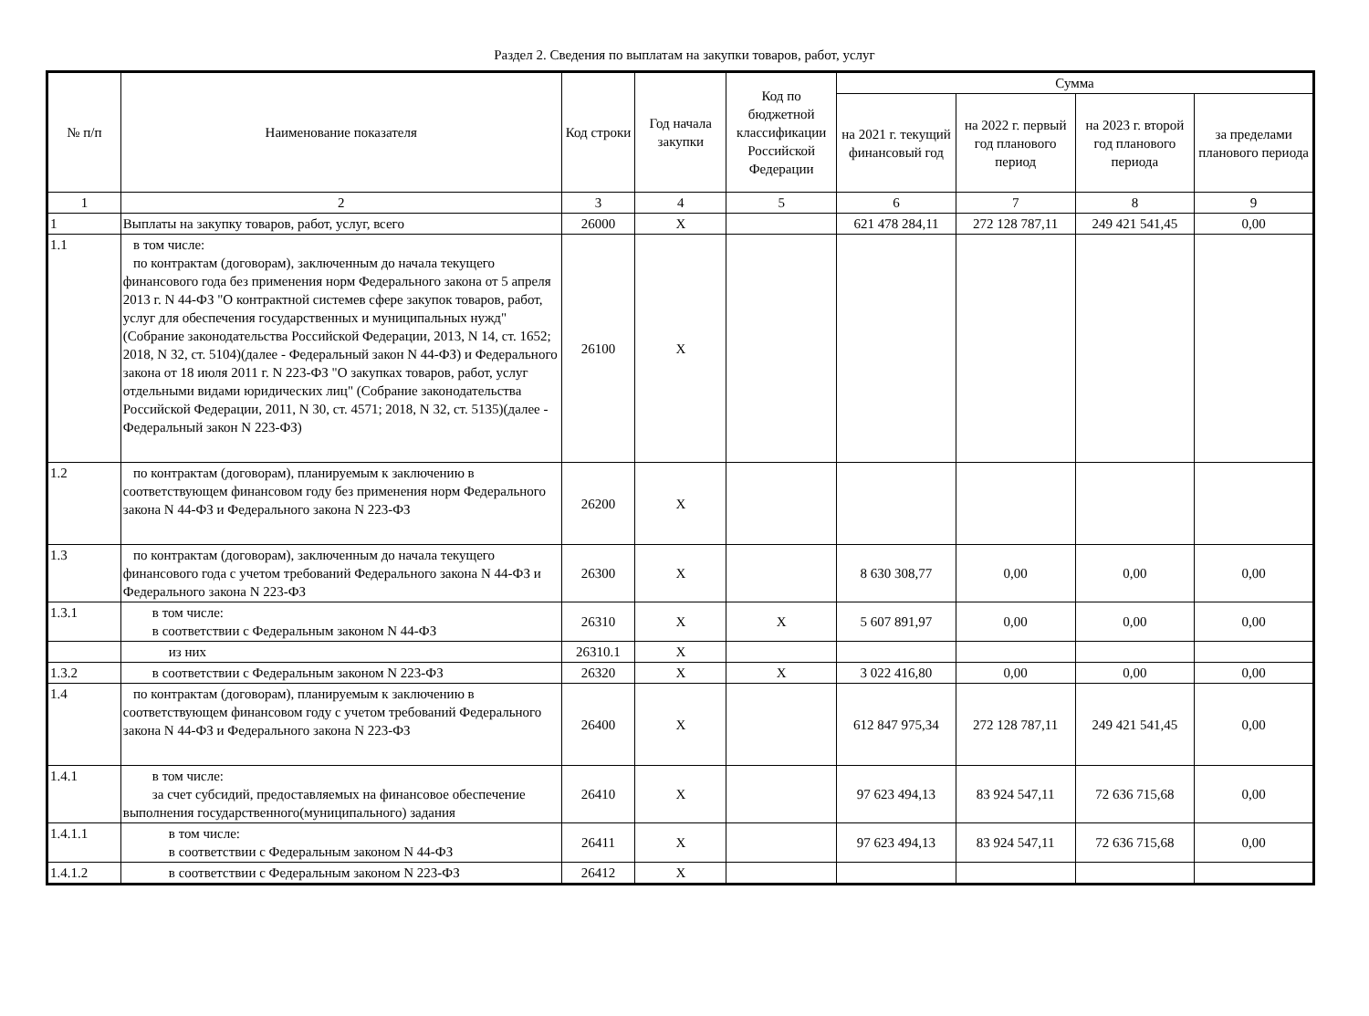Раздел 2. Сведения по выплатам на закупки товаров, работ, услуг
| № п/п | Наименование показателя | Код строки | Год начала закупки | Код по бюджетной классификации Российской Федерации | Сумма | | | |
| --- | --- | --- | --- | --- | --- | --- | --- | --- |
| | | | | | на 2021 г. текущий финансовый год | на 2022 г. первый год планового период | на 2023 г. второй год планового периода | за пределами планового периода |
| 1 | 2 | 3 | 4 | 5 | 6 | 7 | 8 | 9 |
| 1 | Выплаты на закупку товаров, работ, услуг, всего | 26000 | X | | 621 478 284,11 | 272 128 787,11 | 249 421 541,45 | 0,00 |
| 1.1 | в том числе: по контрактам (договорам), заключенным до начала текущего финансового года без применения норм Федерального закона от 5 апреля 2013 г. N 44-ФЗ "О контрактной системев сфере закупок товаров, работ, услуг для обеспечения государственных и муниципальных нужд"(Собрание законодательства Российской Федерации, 2013, N 14, ст. 1652; 2018, N 32, ст. 5104)(далее - Федеральный закон N 44-ФЗ) и Федерального закона от 18 июля 2011 г. N 223-ФЗ "О закупках товаров, работ, услуг отдельными видами юридических лиц" (Собрание законодательства Российской Федерации, 2011, N 30, ст. 4571; 2018, N 32, ст. 5135)(далее - Федеральный закон N 223-ФЗ) | 26100 | X | | | | | |
| 1.2 | по контрактам (договорам), планируемым к заключению в соответствующем финансовом году без применения норм Федерального закона N 44-ФЗ и Федерального закона N 223-ФЗ | 26200 | X | | | | | |
| 1.3 | по контрактам (договорам), заключенным до начала текущего финансового года с учетом требований Федерального закона N 44-ФЗ и Федерального закона N 223-ФЗ | 26300 | X | | 8 630 308,77 | 0,00 | 0,00 | 0,00 |
| 1.3.1 | в том числе: в соответствии с Федеральным законом N 44-ФЗ | 26310 | X | X | 5 607 891,97 | 0,00 | 0,00 | 0,00 |
| | из них | 26310.1 | X | | | | | |
| 1.3.2 | в соответствии с Федеральным законом N 223-ФЗ | 26320 | X | X | 3 022 416,80 | 0,00 | 0,00 | 0,00 |
| 1.4 | по контрактам (договорам), планируемым к заключению в соответствующем финансовом году с учетом требований Федерального закона N 44-ФЗ и Федерального закона N 223-ФЗ | 26400 | X | | 612 847 975,34 | 272 128 787,11 | 249 421 541,45 | 0,00 |
| 1.4.1 | в том числе: за счет субсидий, предоставляемых на финансовое обеспечение выполнения государственного(муниципального) задания | 26410 | X | | 97 623 494,13 | 83 924 547,11 | 72 636 715,68 | 0,00 |
| 1.4.1.1 | в том числе: в соответствии с Федеральным законом N 44-ФЗ | 26411 | X | | 97 623 494,13 | 83 924 547,11 | 72 636 715,68 | 0,00 |
| 1.4.1.2 | в соответствии с Федеральным законом N 223-ФЗ | 26412 | X | | | | | |